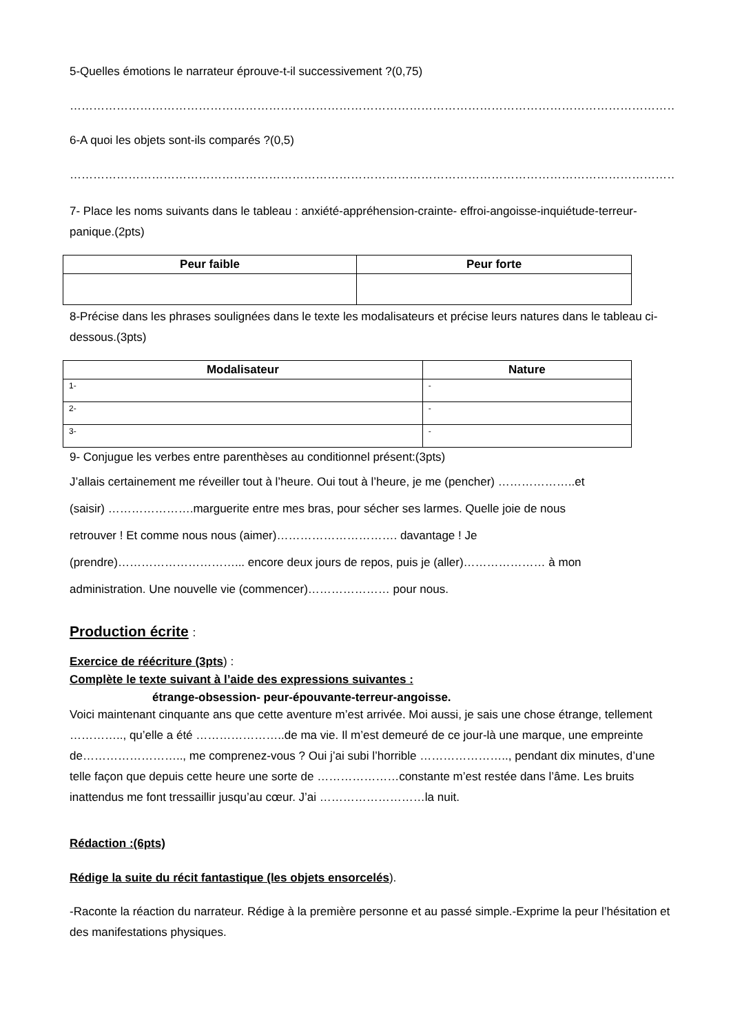5-Quelles émotions le narrateur éprouve-t-il successivement ?(0,75)
…………………………………………………………………………………………………………………………………………………………
6-A quoi les objets sont-ils comparés ?(0,5)
…………………………………………………………………………………………………………………………………………………………
7- Place les noms suivants dans le tableau : anxiété-appréhension-crainte- effroi-angoisse-inquiétude-terreur-panique.(2pts)
| Peur faible | Peur forte |
| --- | --- |
8-Précise dans les phrases soulignées dans le texte les modalisateurs et précise leurs natures dans le tableau ci-dessous.(3pts)
| Modalisateur | Nature |
| --- | --- |
| 1- | - |
| 2- | - |
| 3- | - |
9- Conjugue les verbes entre parenthèses au conditionnel présent:(3pts)
J’allais certainement me réveiller tout à l’heure. Oui tout à l’heure, je me (pencher) ………………..et
(saisir) ………………….marguerite entre mes bras, pour sécher ses larmes. Quelle joie de nous
retrouver ! Et comme nous nous (aimer)…………………………. davantage ! Je
(prendre)…………………………... encore deux jours de repos, puis je (aller)………………… à mon
administration. Une nouvelle vie (commencer)………………… pour nous.
Production écrite :
Exercice de réécriture (3pts) :
Complète le texte suivant à l’aide des expressions suivantes :
étrange-obsession- peur-épouvante-terreur-angoisse.
Voici maintenant cinquante ans que cette aventure m’est arrivée. Moi aussi, je sais une chose étrange, tellement ………….., qu’elle a été …………………..de ma vie. Il m’est demeuré de ce jour-là une marque, une empreinte de…………………….., me comprenez-vous ? Oui j’ai subi l’horrible ………………….., pendant dix minutes, d’une telle façon que depuis cette heure une sorte de …………………constante m’est restée dans l’âme. Les bruits inattendus me font tressaillir jusqu’au cœur. J’ai ………………………la nuit.
Rédaction :(6pts)
Rédige la suite du récit fantastique (les objets ensorcelés).
-Raconte la réaction du narrateur. Rédige à la première personne et au passé simple.-Exprime la peur l’hésitation et des manifestations physiques.